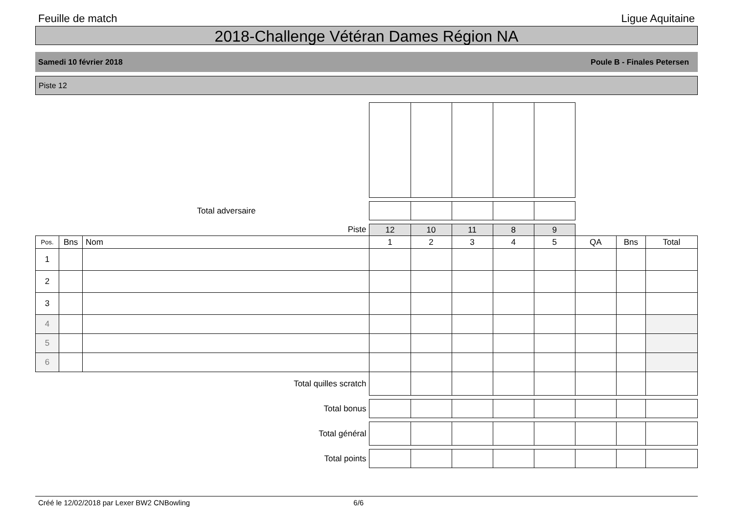Feuille de match Ligue Aquitaine
2018-Challenge Vétéran Dames Région NA
Samedi 10 février 2018 Poule B - Finales Petersen
Piste 12
| Total adversaire | | | | | | | | | | |
| Piste | | | 12 | 10 | 11 | 8 | 9 | | | |
| Pos. | Bns | Nom | 1 | 2 | 3 | 4 | 5 | QA | Bns | Total |
| 1 | | | | | | | | | | |
| 2 | | | | | | | | | | |
| 3 | | | | | | | | | | |
| 4 | | | | | | | | | | |
| 5 | | | | | | | | | | |
| 6 | | | | | | | | | | |
| Total quilles scratch | | | | | | | | | | |
| Total bonus | | | | | | | | | | |
| Total général | | | | | | | | | | |
| Total points | | | | | | | | | | |
Créé le 12/02/2018 par Lexer BW2 CNBowling 6/6